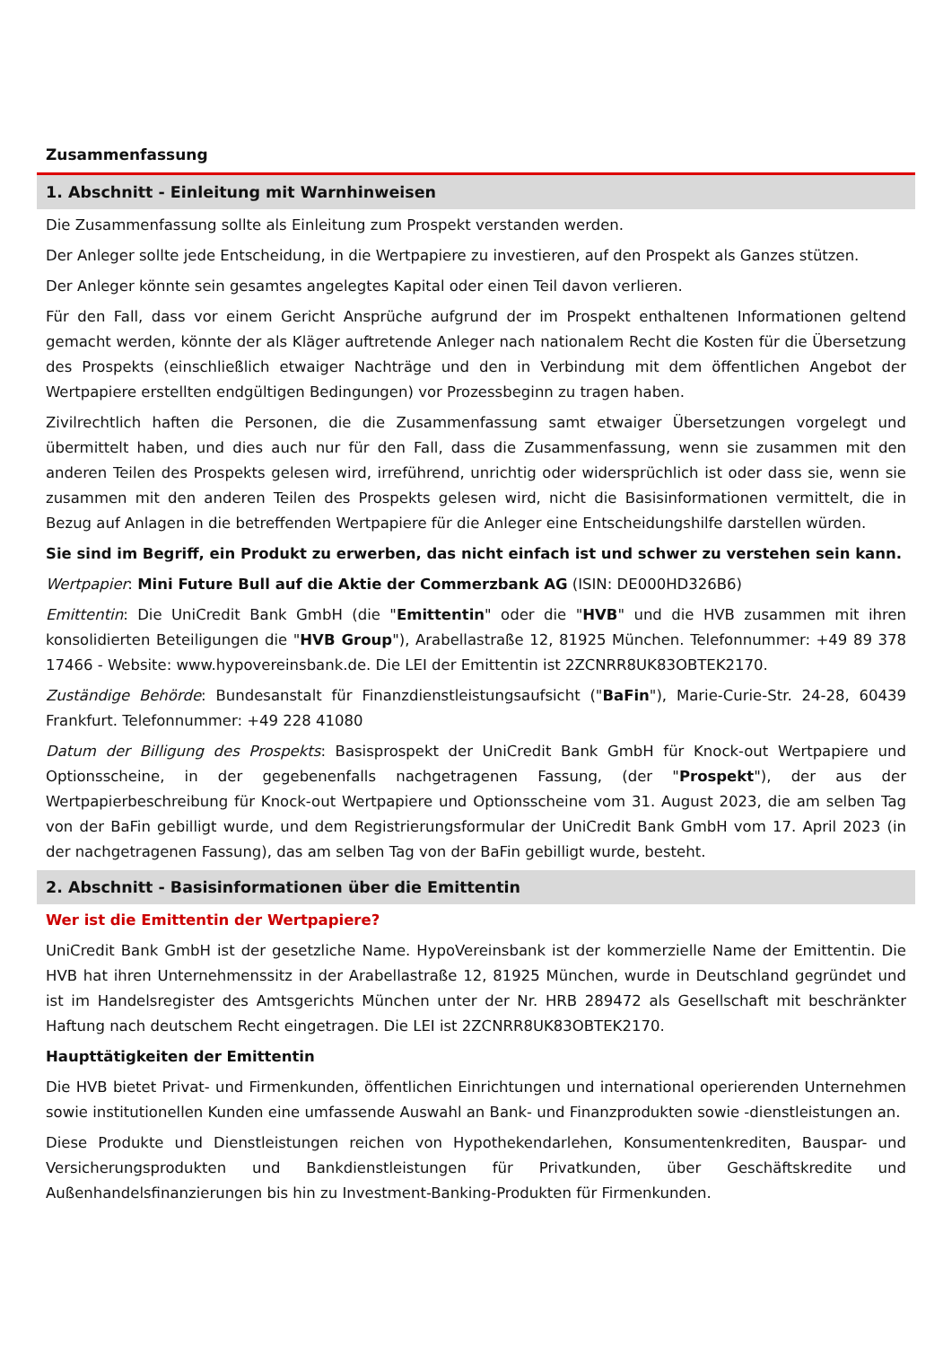Zusammenfassung
1. Abschnitt - Einleitung mit Warnhinweisen
Die Zusammenfassung sollte als Einleitung zum Prospekt verstanden werden.
Der Anleger sollte jede Entscheidung, in die Wertpapiere zu investieren, auf den Prospekt als Ganzes stützen.
Der Anleger könnte sein gesamtes angelegtes Kapital oder einen Teil davon verlieren.
Für den Fall, dass vor einem Gericht Ansprüche aufgrund der im Prospekt enthaltenen Informationen geltend gemacht werden, könnte der als Kläger auftretende Anleger nach nationalem Recht die Kosten für die Übersetzung des Prospekts (einschließlich etwaiger Nachträge und den in Verbindung mit dem öffentlichen Angebot der Wertpapiere erstellten endgültigen Bedingungen) vor Prozessbeginn zu tragen haben.
Zivilrechtlich haften die Personen, die die Zusammenfassung samt etwaiger Übersetzungen vorgelegt und übermittelt haben, und dies auch nur für den Fall, dass die Zusammenfassung, wenn sie zusammen mit den anderen Teilen des Prospekts gelesen wird, irreführend, unrichtig oder widersprüchlich ist oder dass sie, wenn sie zusammen mit den anderen Teilen des Prospekts gelesen wird, nicht die Basisinformationen vermittelt, die in Bezug auf Anlagen in die betreffenden Wertpapiere für die Anleger eine Entscheidungshilfe darstellen würden.
Sie sind im Begriff, ein Produkt zu erwerben, das nicht einfach ist und schwer zu verstehen sein kann.
Wertpapier: Mini Future Bull auf die Aktie der Commerzbank AG (ISIN: DE000HD326B6)
Emittentin: Die UniCredit Bank GmbH (die "Emittentin" oder die "HVB" und die HVB zusammen mit ihren konsolidierten Beteiligungen die "HVB Group"), Arabellastraße 12, 81925 München. Telefonnummer: +49 89 378 17466 - Website: www.hypovereinsbank.de. Die LEI der Emittentin ist 2ZCNRR8UK83OBTEK2170.
Zuständige Behörde: Bundesanstalt für Finanzdienstleistungsaufsicht ("BaFin"), Marie-Curie-Str. 24-28, 60439 Frankfurt. Telefonnummer: +49 228 41080
Datum der Billigung des Prospekts: Basisprospekt der UniCredit Bank GmbH für Knock-out Wertpapiere und Optionsscheine, in der gegebenenfalls nachgetragenen Fassung, (der "Prospekt"), der aus der Wertpapierbeschreibung für Knock-out Wertpapiere und Optionsscheine vom 31. August 2023, die am selben Tag von der BaFin gebilligt wurde, und dem Registrierungsformular der UniCredit Bank GmbH vom 17. April 2023 (in der nachgetragenen Fassung), das am selben Tag von der BaFin gebilligt wurde, besteht.
2. Abschnitt - Basisinformationen über die Emittentin
Wer ist die Emittentin der Wertpapiere?
UniCredit Bank GmbH ist der gesetzliche Name. HypoVereinsbank ist der kommerzielle Name der Emittentin. Die HVB hat ihren Unternehmenssitz in der Arabellastraße 12, 81925 München, wurde in Deutschland gegründet und ist im Handelsregister des Amtsgerichts München unter der Nr. HRB 289472 als Gesellschaft mit beschränkter Haftung nach deutschem Recht eingetragen. Die LEI ist 2ZCNRR8UK83OBTEK2170.
Haupttätigkeiten der Emittentin
Die HVB bietet Privat- und Firmenkunden, öffentlichen Einrichtungen und international operierenden Unternehmen sowie institutionellen Kunden eine umfassende Auswahl an Bank- und Finanzprodukten sowie -dienstleistungen an.
Diese Produkte und Dienstleistungen reichen von Hypothekendarlehen, Konsumentenkrediten, Bauspar- und Versicherungsprodukten und Bankdienstleistungen für Privatkunden, über Geschäftskredite und Außenhandelsfinanzierungen bis hin zu Investment-Banking-Produkten für Firmenkunden.